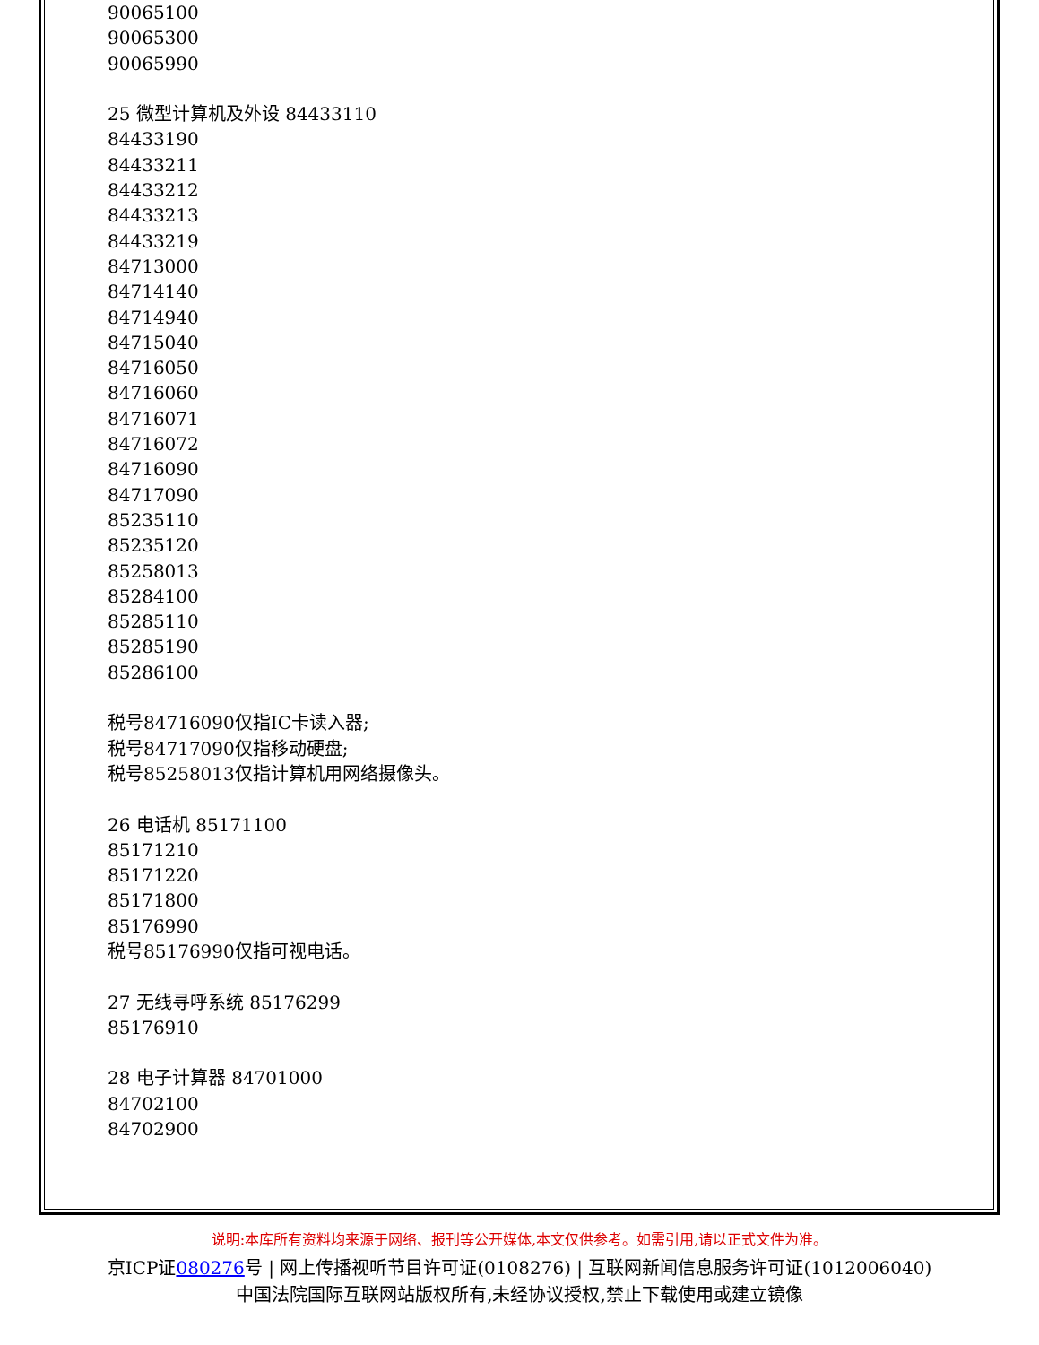90065100
90065300
90065990

25 微型计算机及外设 84433110
84433190
84433211
84433212
84433213
84433219
84713000
84714140
84714940
84715040
84716050
84716060
84716071
84716072
84716090
84717090
85235110
85235120
85258013
85284100
85285110
85285190
85286100

税号84716090仅指IC卡读入器;
税号84717090仅指移动硬盘;
税号85258013仅指计算机用网络摄像头。

26 电话机 85171100
85171210
85171220
85171800
85176990
税号85176990仅指可视电话。

27 无线寻呼系统 85176299
85176910

28 电子计算器 84701000
84702100
84702900
说明:本库所有资料均来源于网络、报刊等公开媒体,本文仅供参考。如需引用,请以正式文件为准。
京ICP证080276号 | 网上传播视听节目许可证(0108276) | 互联网新闻信息服务许可证(1012006040)
中国法院国际互联网站版权所有,未经协议授权,禁止下载使用或建立镜像